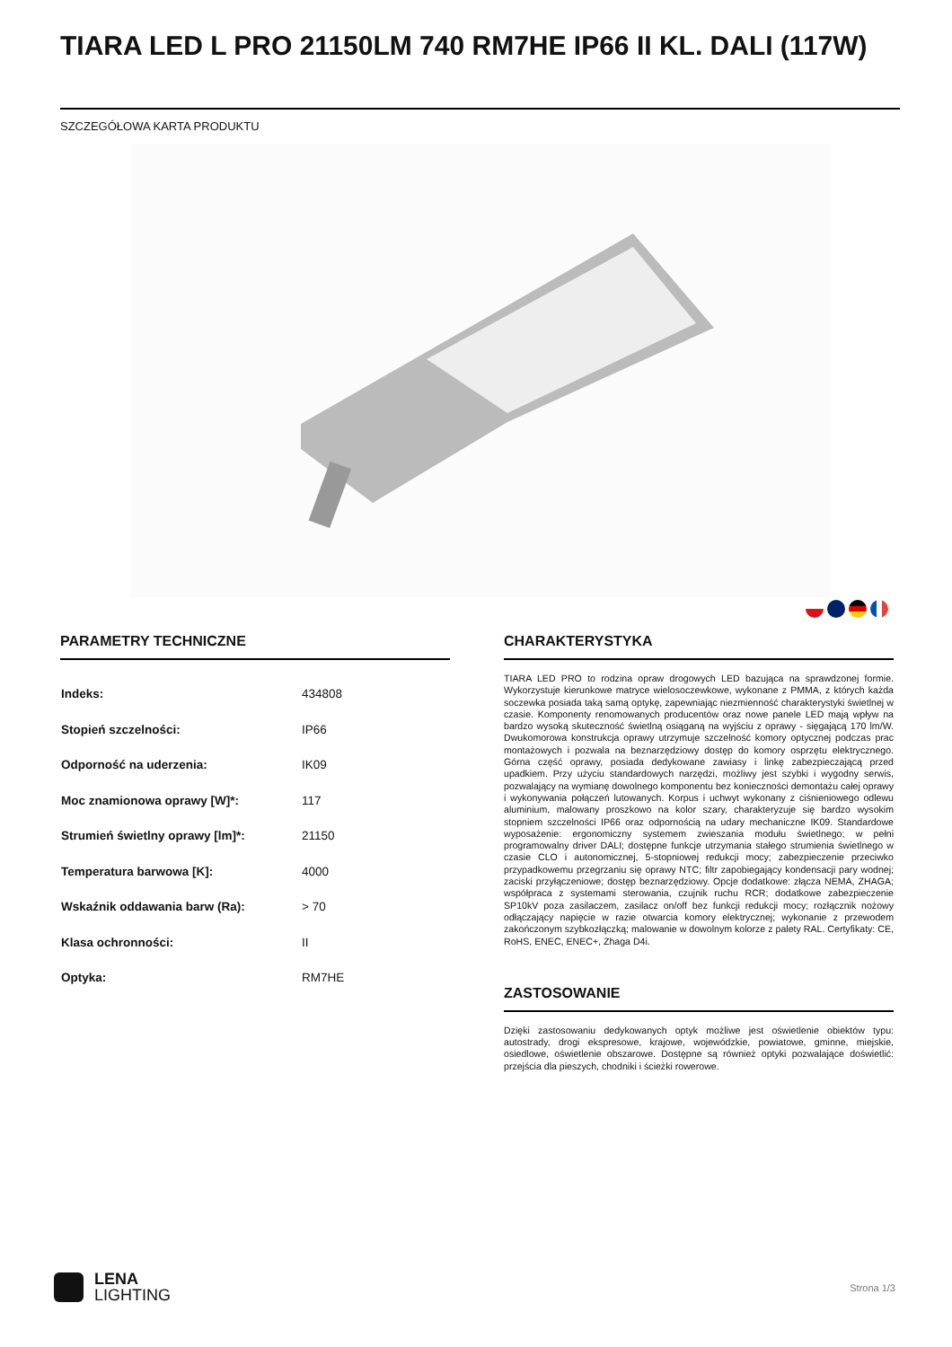TIARA LED L PRO 21150LM 740 RM7HE IP66 II KL. DALI (117W)
SZCZEGÓŁOWA KARTA PRODUKTU
PARAMETRY TECHNICZNE
| Indeks: | 434808 |
| Stopień szczelności: | IP66 |
| Odporność na uderzenia: | IK09 |
| Moc znamionowa oprawy [W]*: | 117 |
| Strumień świetlny oprawy [lm]*: | 21150 |
| Temperatura barwowa [K]: | 4000 |
| Wskaźnik oddawania barw (Ra): | > 70 |
| Klasa ochronności: | II |
| Optyka: | RM7HE |
CHARAKTERYSTYKA
TIARA LED PRO to rodzina opraw drogowych LED bazująca na sprawdzonej formie. Wykorzystuje kierunkowe matryce wielosoczewkowe, wykonane z PMMA, z których każda soczewka posiada taką samą optykę, zapewniając niezmienność charakterystyki świetlnej w czasie. Komponenty renomowanych producentów oraz nowe panele LED mają wpływ na bardzo wysoką skuteczność świetlną osiąganą na wyjściu z oprawy - sięgającą 170 lm/W. Dwukomorowa konstrukcja oprawy utrzymuje szczelność komory optycznej podczas prac montażowych i pozwala na beznarzędziowy dostęp do komory osprzętu elektrycznego. Górna część oprawy, posiada dedykowane zawiasy i linkę zabezpieczającą przed upadkiem. Przy użyciu standardowych narzędzi, możliwy jest szybki i wygodny serwis, pozwalający na wymianę dowolnego komponentu bez konieczności demontażu całej oprawy i wykonywania połączeń lutowanych. Korpus i uchwyt wykonany z ciśnieniowego odlewu aluminium, malowany proszkowo na kolor szary, charakteryzuje się bardzo wysokim stopniem szczelności IP66 oraz odpornością na udary mechaniczne IK09. Standardowe wyposażenie: ergonomiczny systemem zwieszania modułu świetlnego; w pełni programowalny driver DALI; dostępne funkcje utrzymania stałego strumienia świetlnego w czasie CLO i autonomicznej, 5-stopniowej redukcji mocy; zabezpieczenie przeciwko przypadkowemu przegrzaniu się oprawy NTC; filtr zapobiegający kondensacji pary wodnej; zaciski przyłączeniowe; dostęp beznarzędziowy. Opcje dodatkowe: złącza NEMA, ZHAGA; współpraca z systemami sterowania, czujnik ruchu RCR; dodatkowe zabezpieczenie SP10kV poza zasilaczem, zasilacz on/off bez funkcji redukcji mocy; rozłącznik nożowy odłączający napięcie w razie otwarcia komory elektrycznej; wykonanie z przewodem zakończonym szybkozłączką; malowanie w dowolnym kolorze z palety RAL. Certyfikaty: CE, RoHS, ENEC, ENEC+, Zhaga D4i.
ZASTOSOWANIE
Dzięki zastosowaniu dedykowanych optyk możliwe jest oświetlenie obiektów typu: autostrady, drogi ekspresowe, krajowe, wojewódzkie, powiatowe, gminne, miejskie, osiedlowe, oświetlenie obszarowe. Dostępne są również optyki pozwalające doświetlić: przejścia dla pieszych, chodniki i ścieżki rowerowe.
LENA
LIGHTING
Strona 1/3